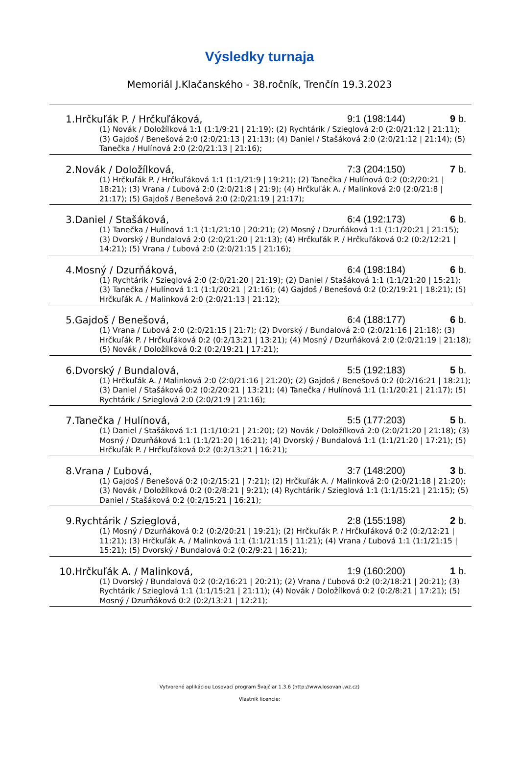Výsledky turnaja
Memoriál J.Klačanského - 38.ročník, Trenčín 19.3.2023
| 1. | Hrčkuľák P. / Hrčkuľáková, | | 9:1 (198:144) | 9 b. |
| | | (1) Novák / Doložílková 1:1 (1:1/9:21 / 21:19); (2) Rychtárik / Szieglová 2:0 (2:0/21:12 / 21:11); (3) Gajdoš / Benešová 2:0 (2:0/21:13 / 21:13); (4) Daniel / Stašáková 2:0 (2:0/21:12 / 21:14); (5) Tanečka / Hulínová 2:0 (2:0/21:13 / 21:16); | | |
| 2. | Novák / Doložílková, | | 7:3 (204:150) | 7 b. |
| | | (1) Hrčkuľák P. / Hrčkuľáková 1:1 (1:1/21:9 / 19:21); (2) Tanečka / Hulínová 0:2 (0:2/20:21 / 18:21); (3) Vrana / Ľubová 2:0 (2:0/21:8 / 21:9); (4) Hrčkuľák A. / Malinková 2:0 (2:0/21:8 / 21:17); (5) Gajdoš / Benešová 2:0 (2:0/21:19 / 21:17); | | |
| 3. | Daniel / Stašáková, | | 6:4 (192:173) | 6 b. |
| | | (1) Tanečka / Hulínová 1:1 (1:1/21:10 / 20:21); (2) Mosný / Dzurňáková 1:1 (1:1/20:21 / 21:15); (3) Dvorský / Bundalová 2:0 (2:0/21:20 / 21:13); (4) Hrčkuľák P. / Hrčkuľáková 0:2 (0:2/12:21 / 14:21); (5) Vrana / Ľubová 2:0 (2:0/21:15 / 21:16); | | |
| 4. | Mosný / Dzurňáková, | | 6:4 (198:184) | 6 b. |
| | | (1) Rychtárik / Szieglová 2:0 (2:0/21:20 / 21:19); (2) Daniel / Stašáková 1:1 (1:1/21:20 / 15:21); (3) Tanečka / Hulínová 1:1 (1:1/20:21 / 21:16); (4) Gajdoš / Benešová 0:2 (0:2/19:21 / 18:21); (5) Hrčkuľák A. / Malinková 2:0 (2:0/21:13 / 21:12); | | |
| 5. | Gajdoš / Benešová, | | 6:4 (188:177) | 6 b. |
| | | (1) Vrana / Ľubová 2:0 (2:0/21:15 / 21:7); (2) Dvorský / Bundalová 2:0 (2:0/21:16 / 21:18); (3) Hrčkuľák P. / Hrčkuľáková 0:2 (0:2/13:21 / 13:21); (4) Mosný / Dzurňáková 2:0 (2:0/21:19 / 21:18); (5) Novák / Doložílková 0:2 (0:2/19:21 / 17:21); | | |
| 6. | Dvorský / Bundalová, | | 5:5 (192:183) | 5 b. |
| | | (1) Hrčkuľák A. / Malinková 2:0 (2:0/21:16 / 21:20); (2) Gajdoš / Benešová 0:2 (0:2/16:21 / 18:21); (3) Daniel / Stašáková 0:2 (0:2/20:21 / 13:21); (4) Tanečka / Hulínová 1:1 (1:1/20:21 / 21:17); (5) Rychtárik / Szieglová 2:0 (2:0/21:9 / 21:16); | | |
| 7. | Tanečka / Hulínová, | | 5:5 (177:203) | 5 b. |
| | | (1) Daniel / Stašáková 1:1 (1:1/10:21 / 21:20); (2) Novák / Doložílková 2:0 (2:0/21:20 / 21:18); (3) Mosný / Dzurňáková 1:1 (1:1/21:20 / 16:21); (4) Dvorský / Bundalová 1:1 (1:1/21:20 / 17:21); (5) Hrčkuľák P. / Hrčkuľáková 0:2 (0:2/13:21 / 16:21); | | |
| 8. | Vrana / Ľubová, | | 3:7 (148:200) | 3 b. |
| | | (1) Gajdoš / Benešová 0:2 (0:2/15:21 / 7:21); (2) Hrčkuľák A. / Malinková 2:0 (2:0/21:18 / 21:20); (3) Novák / Doložílková 0:2 (0:2/8:21 / 9:21); (4) Rychtárik / Szieglová 1:1 (1:1/15:21 / 21:15); (5) Daniel / Stašáková 0:2 (0:2/15:21 / 16:21); | | |
| 9. | Rychtárik / Szieglová, | | 2:8 (155:198) | 2 b. |
| | | (1) Mosný / Dzurňáková 0:2 (0:2/20:21 / 19:21); (2) Hrčkuľák P. / Hrčkuľáková 0:2 (0:2/12:21 / 11:21); (3) Hrčkuľák A. / Malinková 1:1 (1:1/21:15 / 11:21); (4) Vrana / Ľubová 1:1 (1:1/21:15 / 15:21); (5) Dvorský / Bundalová 0:2 (0:2/9:21 / 16:21); | | |
| 10. | Hrčkuľák A. / Malinková, | | 1:9 (160:200) | 1 b. |
| | | (1) Dvorský / Bundalová 0:2 (0:2/16:21 / 20:21); (2) Vrana / Ľubová 0:2 (0:2/18:21 / 20:21); (3) Rychtárik / Szieglová 1:1 (1:1/15:21 / 21:11); (4) Novák / Doložílková 0:2 (0:2/8:21 / 17:21); (5) Mosný / Dzurňáková 0:2 (0:2/13:21 / 12:21); | | |
Vytvorené aplikáciou Losovací program Švajčiar 1.3.6 (http://www.losovani.wz.cz)
Vlastník licencie: